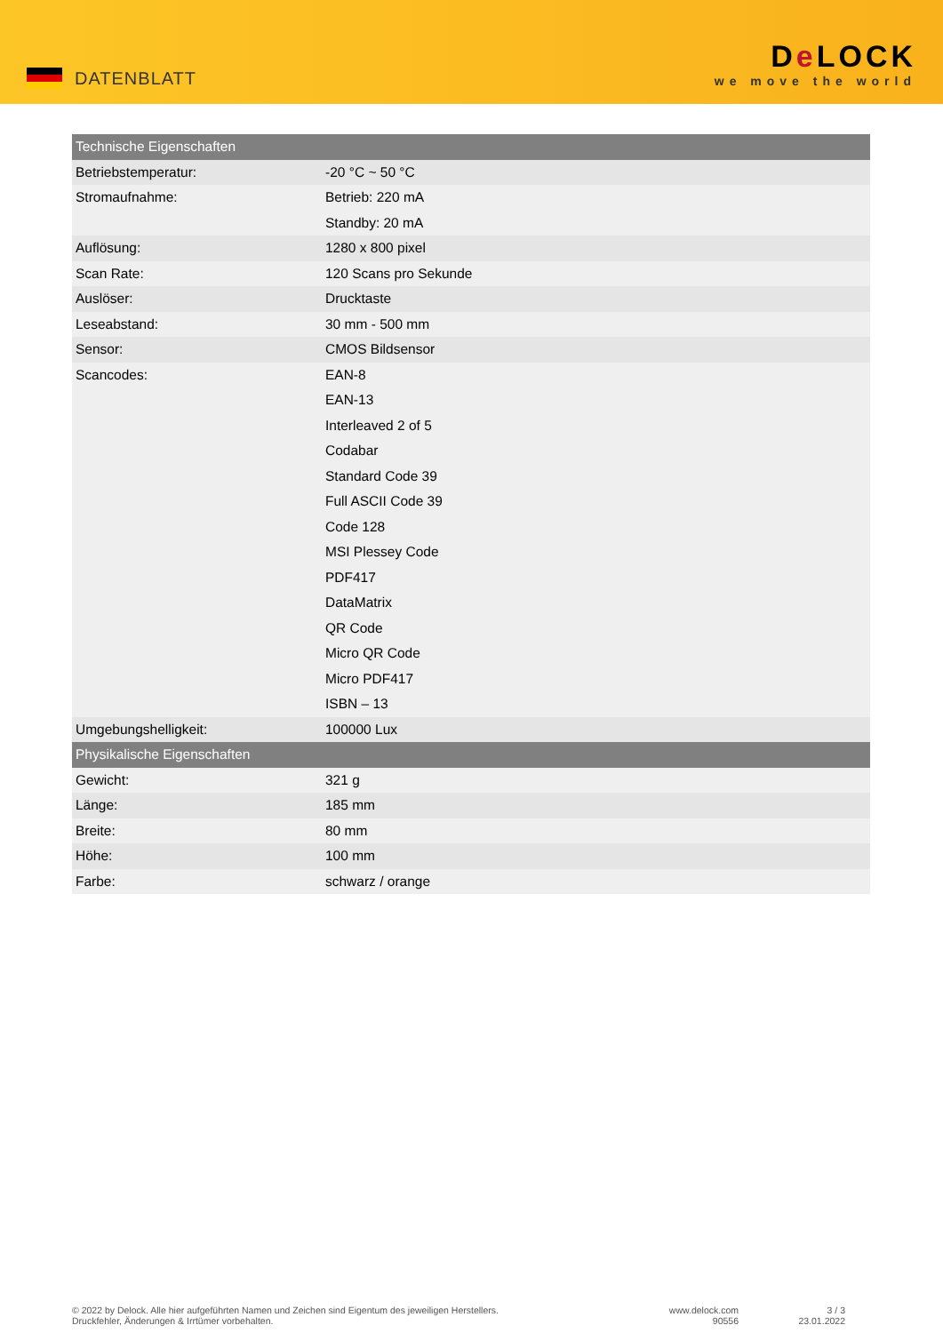DATENBLATT
De LOCK
we move the world
| Technische Eigenschaften | |
| --- | --- |
| Betriebstemperatur: | -20 °C ~ 50 °C |
| Stromaufnahme: | Betrieb: 220 mA |
| | Standby: 20 mA |
| Auflösung: | 1280 x 800 pixel |
| Scan Rate: | 120 Scans pro Sekunde |
| Auslöser: | Drucktaste |
| Leseabstand: | 30 mm - 500 mm |
| Sensor: | CMOS Bildsensor |
| Scancodes: | EAN-8 |
| | EAN-13 |
| | Interleaved 2 of 5 |
| | Codabar |
| | Standard Code 39 |
| | Full ASCII Code 39 |
| | Code 128 |
| | MSI Plessey Code |
| | PDF417 |
| | DataMatrix |
| | QR Code |
| | Micro QR Code |
| | Micro PDF417 |
| | ISBN – 13 |
| Umgebungshelligkeit: | 100000 Lux |
| Physikalische Eigenschaften | |
| Gewicht: | 321 g |
| Länge: | 185 mm |
| Breite: | 80 mm |
| Höhe: | 100 mm |
| Farbe: | schwarz / orange |
© 2022 by Delock. Alle hier aufgeführten Namen und Zeichen sind Eigentum des jeweiligen Herstellers.
Druckfehler, Änderungen & Irrtümer vorbehalten.
www.delock.com
90556
3 / 3
23.01.2022